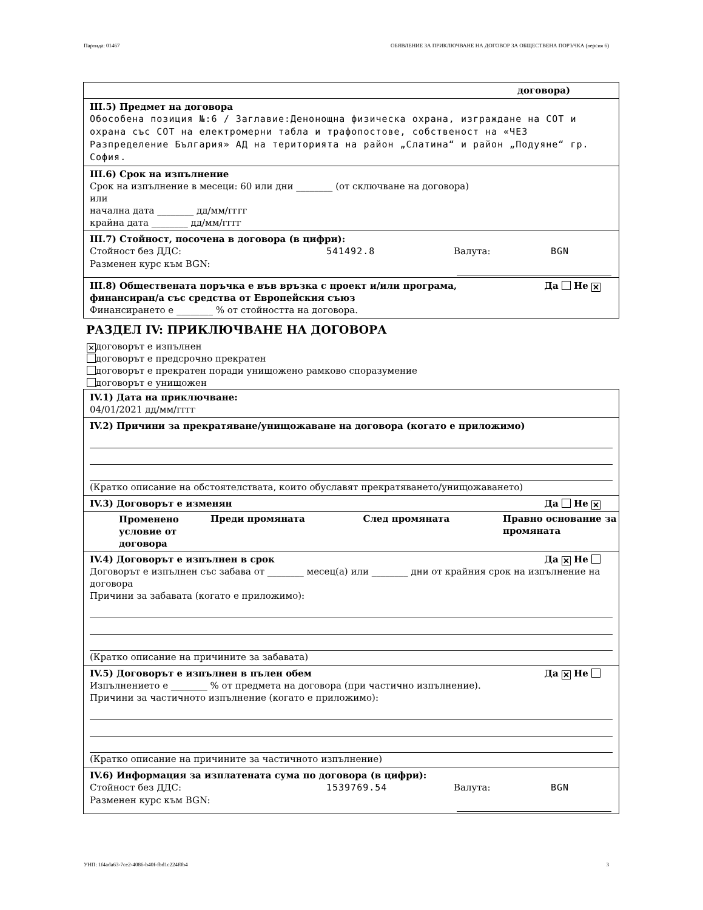Партида: 01467 ОБЯВЛЕНИЕ ЗА ПРИКЛЮЧВАНЕ НА ДОГОВОР ЗА ОБЩЕСТВЕНА ПОРЪЧКА (версия 6)
договора)
III.5) Предмет на договора
Обособена позиция №:6 / Заглавие:Денонощна физическа охрана, изграждане на СОТ и охрана със СОТ на електромерни табла и трафопостове, собственост на «ЧЕЗ Разпределение България» АД на територията на район „Слатина“ и район „Подуяне“ гр. София.
III.6) Срок на изпълнение
Срок на изпълнение в месеци: 60 или дни ________ (от сключване на договора)
или
начална дата ________ дд/мм/гггг
крайна дата ________ дд/мм/гггг
III.7) Стойност, посочена в договора (в цифри):
Стойност без ДДС: 541492.8 Валута: BGN
Разменен курс към BGN:
III.8) Обществената поръчка е във връзка с проект и/или програма,
финансиран/а със средства от Европейския съюз Да Не ✕
Финансирането е ________ % от стойността на договора.
РАЗДЕЛ IV: ПРИКЛЮЧВАНЕ НА ДОГОВОРА
✕ договорът е изпълнен
договорът е предсрочно прекратен
договорът е прекратен поради унищожено рамково споразумение
договорът е унищожен
IV.1) Дата на приключване:
04/01/2021 дд/мм/гггг
IV.2) Причини за прекратяване/унищожаване на договора (когато е приложимо)
(Кратко описание на обстоятелствата, които обуславят прекратяването/унищожаването)
IV.3) Договорът е изменян Да Не ✕
| Променено условие от договора | Преди промяната | След промяната | Правно основание за промяната |
| --- | --- | --- | --- |
IV.4) Договорът е изпълнен в срок Да ✕ Не
Договорът е изпълнен със забава от ________ месец(а) или ________ дни от крайния срок на изпълнение на договора
Причини за забавата (когато е приложимо):
(Кратко описание на причините за забавата)
IV.5) Договорът е изпълнен в пълен обем Да ✕ Не
Изпълнението е ________ % от предмета на договора (при частично изпълнение).
Причини за частичното изпълнение (когато е приложимо):
(Кратко описание на причините за частичното изпълнение)
IV.6) Информация за изплатената сума по договора (в цифри):
Стойност без ДДС: 1539769.54 Валута: BGN
Разменен курс към BGN:
УНП: 1f4ada63-7ce2-4086-b40f-fbd1c224f0b4 3